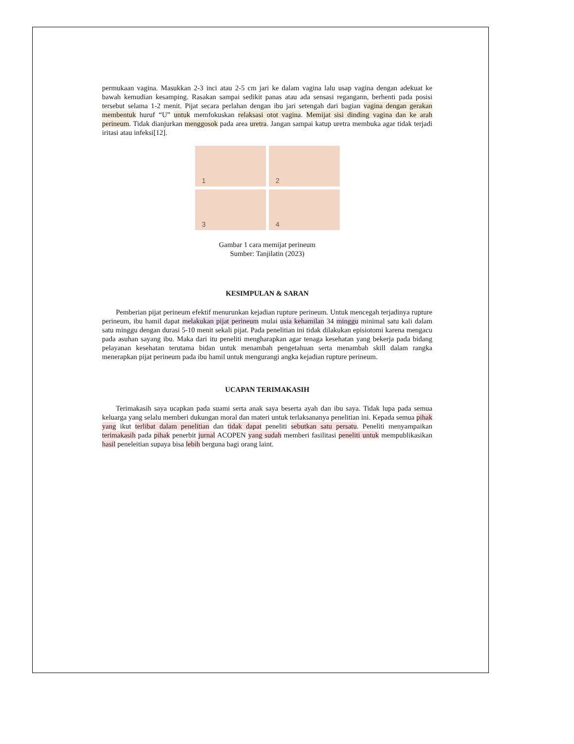permukaan vagina. Masukkan 2-3 inci atau 2-5 cm jari ke dalam vagina lalu usap vagina dengan adekuat ke bawah kemudian kesamping. Rasakan sampai sedikit panas atau ada sensasi regangann, berhenti pada posisi tersebut selama 1-2 menit. Pijat secara perlahan dengan ibu jari setengah dari bagian vagina dengan gerakan membentuk huruf “U” untuk memfokuskan relaksasi otot vagina. Memijat sisi dinding vagina dan ke arah perineum. Tidak dianjurkan menggosok pada area uretra. Jangan sampai katup uretra membuka agar tidak terjadi iritasi atau infeksi[12].
1
2
3
4
Gambar 1 cara memijat perineum
Sumber: Tanjilatin (2023)
KESIMPULAN & SARAN
Pemberian pijat perineum efektif menurunkan kejadian rupture perineum. Untuk mencegah terjadinya rupture perineum, ibu hamil dapat melakukan pijat perineum mulai usia kehamilan 34 minggu minimal satu kali dalam satu minggu dengan durasi 5-10 menit sekali pijat. Pada penelitian ini tidak dilakukan episiotomi karena mengacu pada asuhan sayang ibu. Maka dari itu peneliti mengharapkan agar tenaga kesehatan yang bekerja pada bidang pelayanan kesehatan terutama bidan untuk menambah pengetahuan serta menambah skill dalam rangka menerapkan pijat perineum pada ibu hamil untuk mengurangi angka kejadian rupture perineum.
UCAPAN TERIMAKASIH
Terimakasih saya ucapkan pada suami serta anak saya beserta ayah dan ibu saya. Tidak lupa pada semua keluarga yang selalu memberi dukungan moral dan materi untuk terlaksananya penelitian ini. Kepada semua pihak yang ikut terlibat dalam penelitian dan tidak dapat peneliti sebutkan satu persatu. Peneliti menyampaikan terimakasih pada pihak penerbit jurnal ACOPEN yang sudah memberi fasilitasi peneliti untuk mempublikasikan hasil peneleitian supaya bisa lebih berguna bagi orang laint.